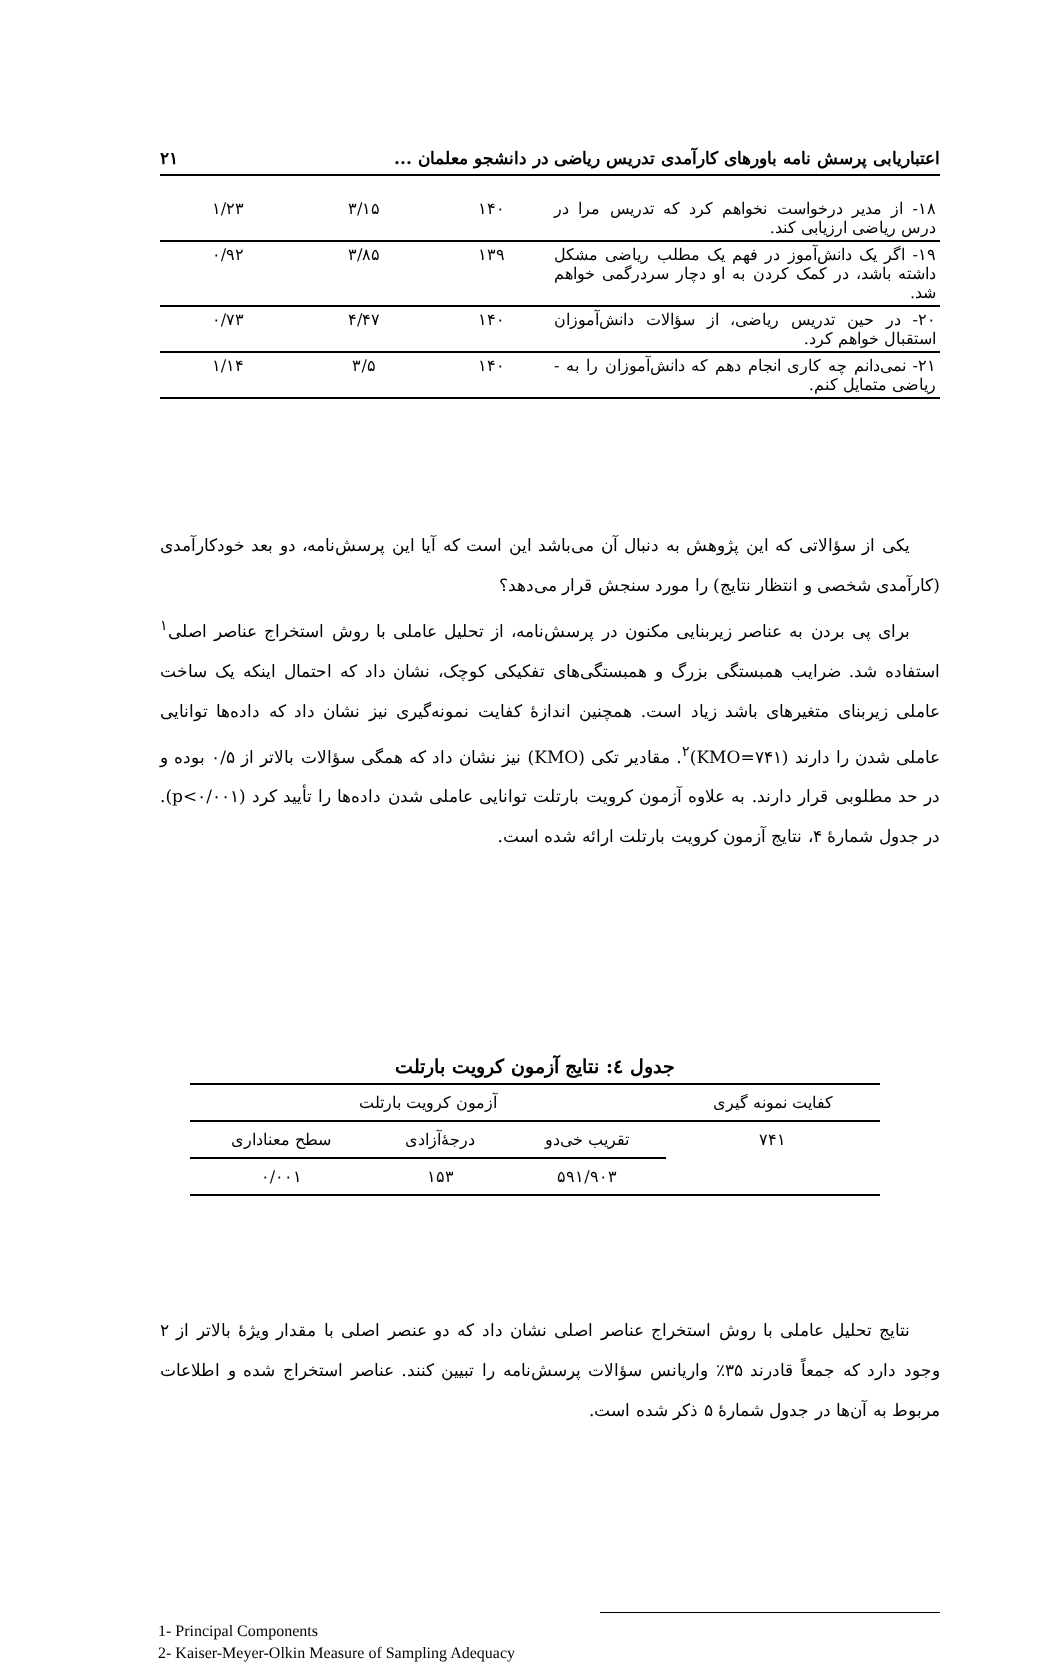اعتباریابی پرسش نامه باورهای کارآمدی تدریس ریاضی در دانشجو معلمان ... ۲۱
| ۱۸- از مدیر درخواست نخواهم کرد که تدریس مرا در درس ریاضی ارزیابی کند. | ۱۴۰ | ۳/۱۵ | ۱/۲۳ |
| ۱۹- اگر یک دانش‌آموز در فهم یک مطلب ریاضی مشکل داشته باشد، در کمک کردن به او دچار سردرگمی خواهم شد. | ۱۳۹ | ۳/۸۵ | ۰/۹۲ |
| ۲۰- در حین تدریس ریاضی، از سؤالات دانش‌آموزان استقبال خواهم کرد. | ۱۴۰ | ۴/۴۷ | ۰/۷۳ |
| ۲۱- نمی‌دانم چه کاری انجام دهم که دانش‌آموزان را به - ریاضی متمایل کنم. | ۱۴۰ | ۳/۵ | ۱/۱۴ |
یکی از سؤالاتی که این پژوهش به دنبال آن می‌باشد این است که آیا این پرسش‌نامه، دو بعد خودکارآمدی (کارآمدی شخصی و انتظار نتایج) را مورد سنجش قرار می‌دهد؟
برای پی بردن به عناصر زیربنایی مکنون در پرسش‌نامه، از تحلیل عاملی با روش استخراج عناصر اصلی<sup>۱</sup> استفاده شد. ضرایب همبستگی بزرگ و همبستگی‌های تفکیکی کوچک، نشان داد که احتمال اینکه یک ساخت عاملی زیربنای متغیرهای باشد زیاد است. همچنین اندازهٔ کفایت نمونه‌گیری نیز نشان داد که داده‌ها توانایی عاملی شدن را دارند (KMO=۷۴۱)<sup>۲</sup>. مقادیر تکی (KMO) نیز نشان داد که همگی سؤالات بالاتر از ۰/۵ بوده و در حد مطلوبی قرار دارند. به علاوه آزمون کرویت بارتلت توانایی عاملی شدن داده‌ها را تأیید کرد (p<۰/۰۰۱). در جدول شمارهٔ ۴، نتایج آزمون کرویت بارتلت ارائه شده است.
جدول ٤: نتایج آزمون کرویت بارتلت
| کفایت نمونه گیری | آزمون کرویت بارتلت | | |
| --- | --- | --- | --- |
| ۷۴۱ | تقریب خی‌دو | درجهٔ‌آزادی | سطح معناداری |
| | ۵۹۱/۹۰۳ | ۱۵۳ | ۰/۰۰۱ |
نتایج تحلیل عاملی با روش استخراج عناصر اصلی نشان داد که دو عنصر اصلی با مقدار ویژهٔ بالاتر از ۲ وجود دارد که جمعاً قادرند ۳۵٪ واریانس سؤالات پرسش‌نامه را تبیین کنند. عناصر استخراج شده و اطلاعات مربوط به آن‌ها در جدول شمارهٔ ۵ ذکر شده است.
1- Principal Components
2- Kaiser-Meyer-Olkin Measure of Sampling Adequacy